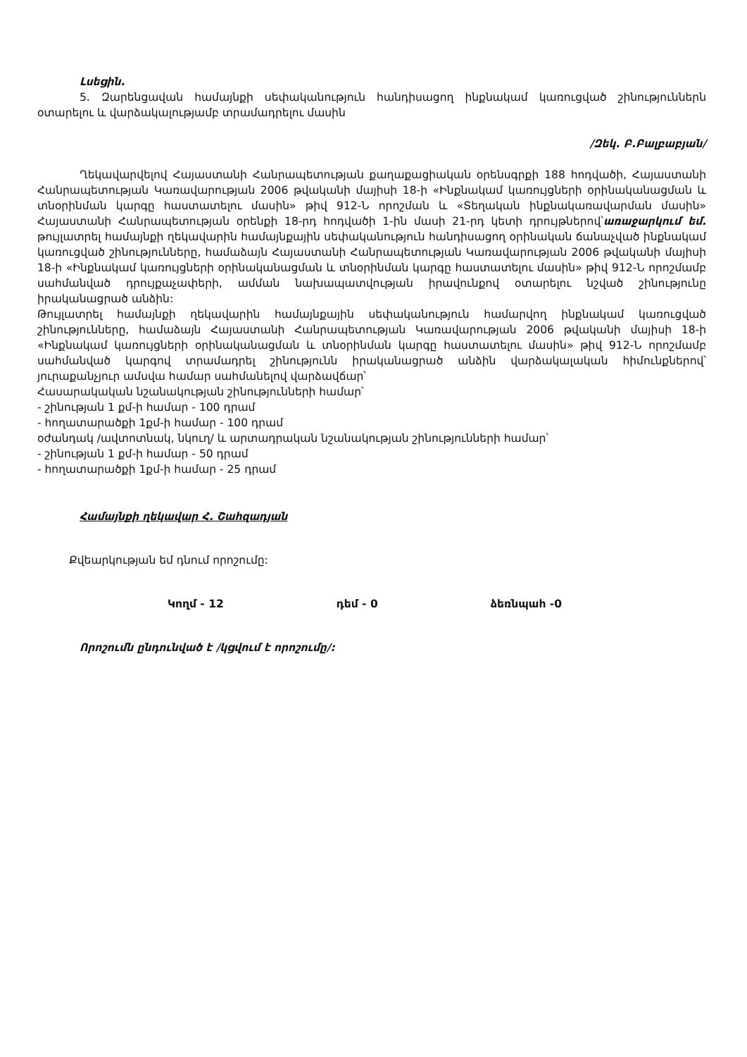Լսեցին.
5. Զարենցավան համայնքի սեփականություն հանդիսացող ինքնակամ կառուցված շինություններն օտարելու և վարձակալությամբ տրամադրելու մասին
/Զեկ. Բ.Բալբաբյան/
Ղեկավարվելով Հայաստանի Հանրապետության քաղաքացիական օրենսգրքի 188 հոդվածի, Հայաստանի Հանրապետության Կառավարության 2006 թվականի մայիսի 18-ի «Ինքնակամ կառույցների օրինականացման և տնօրինման կարգը հաստատելու մասին» թիվ 912-Ն որոշման և «Տեղական ինքնակառավարման մասին» Հայաստանի Հանրապետության օրենքի 18-րդ հոդվածի 1-ին մասի 21-րդ կետի դրույթներով՝առաջարկում եմ. թույլատրել համայնքի ղեկավարին համայնքային սեփականություն հանդիսացող օրինական ճանաչված ինքնակամ կառուցված շինությունները, համաձայն Հայաստանի Հանրապետության Կառավարության 2006 թվականի մայիսի 18-ի «Ինքնակամ կառույցների օրինականացման և տնօրինման կարգը հաստատելու մասին» թիվ 912-Ն որոշմամբ սահմանված դրույքաչափերի, ամման նախապատվության իրավունքով օտարելու նշված շինությունը իրականացրած անձին:
Թույլատրել համայնքի ղեկավարին համայնքային սեփականություն համարվող ինքնակամ կառուցված շինությունները, համաձայն Հայաստանի Հանրապետության Կառավարության 2006 թվականի մայիսի 18-ի «Ինքնակամ կառույցների օրինականացման և տնօրինման կարգը հաստատելու մասին» թիվ 912-Ն որոշմամբ սահմանված կարգով տրամադրել շինությունն իրականացրած անձին վարձակալական հիմունքներով՝ յուրաքանչյուր ամսվա համար սահմանելով վարձավճար՝
Հասարակական նշանակության շինությունների համար՝
- շինության 1 քմ-ի համար - 100 դրամ
- հողատարածքի 1քմ-ի համար - 100 դրամ
օժանդակ /ավտոտնակ, նկուղ/ և արտադրական նշանակության շինությունների համար՝
- շինության 1 քմ-ի համար - 50 դրամ
- հողատարածքի 1քմ-ի համար - 25 դրամ
Համայնքի ղեկավար Հ. Շահզադյան
Քվեարկության եմ դնում որոշումը:
Կողմ - 12 դեմ - 0 ձեռնպահ -0
Որոշումն ընդունված է /կցվում է որոշումը/: